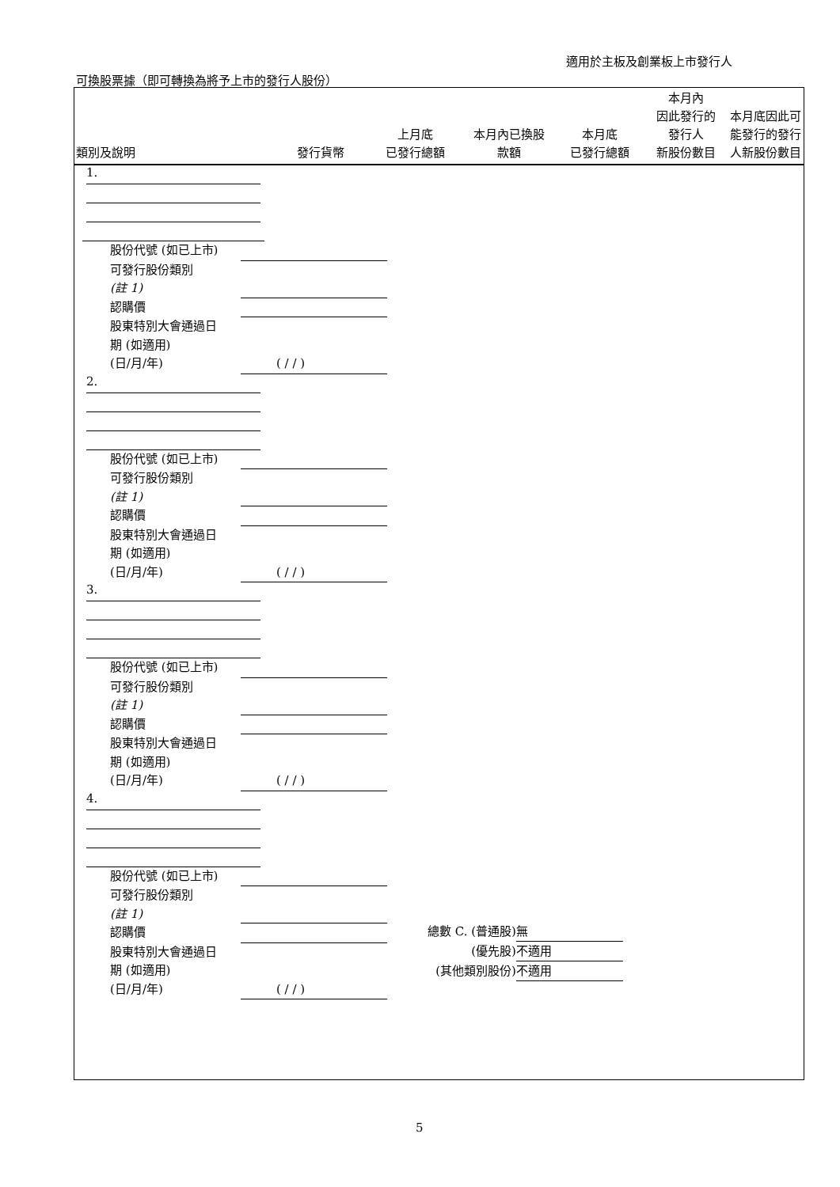適用於主板及創業板上市發行人
可換股票據（即可轉換為將予上市的發行人股份）
| 類別及說明 | 發行貨幣 | 上月底 已發行總額 | 本月內已換股 款額 | 本月底 已發行總額 | 本月內 因此發行的 發行人 新股份數目 | 本月底因此可 能發行的發行 人新股份數目 |
| --- | --- | --- | --- | --- | --- | --- |
1.
股份代號 (如已上市)
可發行股份類別
(註 1)
認購價
股東特別大會通過日
期 (如適用)
(日/月/年) ( / / )
2.
股份代號 (如已上市)
可發行股份類別
(註 1)
認購價
股東特別大會通過日
期 (如適用)
(日/月/年) ( / / )
3.
股份代號 (如已上市)
可發行股份類別
(註 1)
認購價
股東特別大會通過日
期 (如適用)
(日/月/年) ( / / )
4.
股份代號 (如已上市)
可發行股份類別
(註 1)
認購價
股東特別大會通過日
期 (如適用)
(日/月/年) ( / / )
總數 C. (普通股) 無
(優先股) 不適用
(其他類別股份) 不適用
5